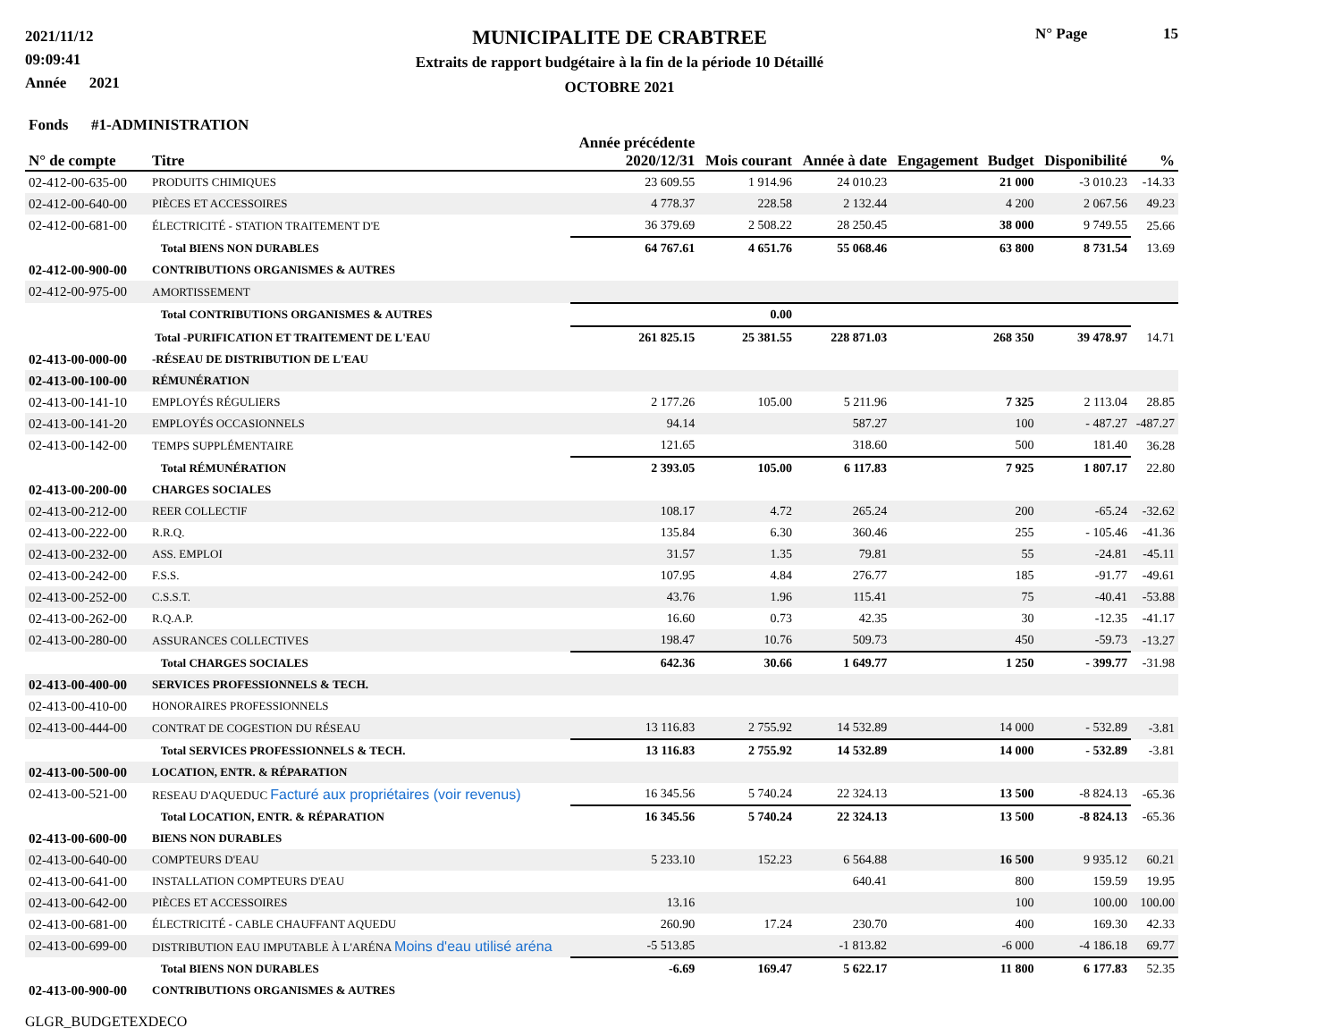2021/11/12
09:09:41
Année 2021
MUNICIPALITE DE CRABTREE
Extraits de rapport budgétaire à la fin de la période 10 Détaillé
OCTOBRE 2021
N° Page 15
| Fonds #1-ADMINISTRATION | | | | | | | | |
| --- | --- | --- | --- | --- | --- | --- | --- | --- |
| N° de compte | Titre | Année précédente 2020/12/31 | Mois courant | Année à date | Engagement | Budget | Disponibilité | % |
| 02-412-00-635-00 | PRODUITS CHIMIQUES | 23 609.55 | 1 914.96 | 24 010.23 | | 21 000 | -3 010.23 | -14.33 |
| 02-412-00-640-00 | PIÈCES ET ACCESSOIRES | 4 778.37 | 228.58 | 2 132.44 | | 4 200 | 2 067.56 | 49.23 |
| 02-412-00-681-00 | ÉLECTRICITÉ - STATION TRAITEMENT D'E | 36 379.69 | 2 508.22 | 28 250.45 | | 38 000 | 9 749.55 | 25.66 |
| | Total BIENS NON DURABLES | 64 767.61 | 4 651.76 | 55 068.46 | | 63 800 | 8 731.54 | 13.69 |
| 02-412-00-900-00 | CONTRIBUTIONS ORGANISMES & AUTRES | | | | | | | |
| 02-412-00-975-00 | AMORTISSEMENT | | | | | | | |
| | Total CONTRIBUTIONS ORGANISMES & AUTRES | | 0.00 | | | | | |
| | Total -PURIFICATION ET TRAITEMENT DE L'EAU | 261 825.15 | 25 381.55 | 228 871.03 | | 268 350 | 39 478.97 | 14.71 |
| 02-413-00-000-00 | -RÉSEAU DE DISTRIBUTION DE L'EAU | | | | | | | |
| 02-413-00-100-00 | RÉMUNÉRATION | | | | | | | |
| 02-413-00-141-10 | EMPLOYÉS RÉGULIERS | 2 177.26 | 105.00 | 5 211.96 | | 7 325 | 2 113.04 | 28.85 |
| 02-413-00-141-20 | EMPLOYÉS OCCASIONNELS | 94.14 | | 587.27 | | 100 | - 487.27 | -487.27 |
| 02-413-00-142-00 | TEMPS SUPPLÉMENTAIRE | 121.65 | | 318.60 | | 500 | 181.40 | 36.28 |
| | Total RÉMUNÉRATION | 2 393.05 | 105.00 | 6 117.83 | | 7 925 | 1 807.17 | 22.80 |
| 02-413-00-200-00 | CHARGES SOCIALES | | | | | | | |
| 02-413-00-212-00 | REER COLLECTIF | 108.17 | 4.72 | 265.24 | | 200 | -65.24 | -32.62 |
| 02-413-00-222-00 | R.R.Q. | 135.84 | 6.30 | 360.46 | | 255 | - 105.46 | -41.36 |
| 02-413-00-232-00 | ASS. EMPLOI | 31.57 | 1.35 | 79.81 | | 55 | -24.81 | -45.11 |
| 02-413-00-242-00 | F.S.S. | 107.95 | 4.84 | 276.77 | | 185 | -91.77 | -49.61 |
| 02-413-00-252-00 | C.S.S.T. | 43.76 | 1.96 | 115.41 | | 75 | -40.41 | -53.88 |
| 02-413-00-262-00 | R.Q.A.P. | 16.60 | 0.73 | 42.35 | | 30 | -12.35 | -41.17 |
| 02-413-00-280-00 | ASSURANCES COLLECTIVES | 198.47 | 10.76 | 509.73 | | 450 | -59.73 | -13.27 |
| | Total CHARGES SOCIALES | 642.36 | 30.66 | 1 649.77 | | 1 250 | - 399.77 | -31.98 |
| 02-413-00-400-00 | SERVICES PROFESSIONNELS & TECH. | | | | | | | |
| 02-413-00-410-00 | HONORAIRES PROFESSIONNELS | | | | | | | |
| 02-413-00-444-00 | CONTRAT DE COGESTION DU RÉSEAU | 13 116.83 | 2 755.92 | 14 532.89 | | 14 000 | - 532.89 | -3.81 |
| | Total SERVICES PROFESSIONNELS & TECH. | 13 116.83 | 2 755.92 | 14 532.89 | | 14 000 | - 532.89 | -3.81 |
| 02-413-00-500-00 | LOCATION, ENTR. & RÉPARATION | | | | | | | |
| 02-413-00-521-00 | RESEAU D'AQUEDUC Facturé aux propriétaires (voir revenus) | 16 345.56 | 5 740.24 | 22 324.13 | | 13 500 | -8 824.13 | -65.36 |
| | Total LOCATION, ENTR. & RÉPARATION | 16 345.56 | 5 740.24 | 22 324.13 | | 13 500 | -8 824.13 | -65.36 |
| 02-413-00-600-00 | BIENS NON DURABLES | | | | | | | |
| 02-413-00-640-00 | COMPTEURS D'EAU | 5 233.10 | 152.23 | 6 564.88 | | 16 500 | 9 935.12 | 60.21 |
| 02-413-00-641-00 | INSTALLATION COMPTEURS D'EAU | | | 640.41 | | 800 | 159.59 | 19.95 |
| 02-413-00-642-00 | PIÈCES ET ACCESSOIRES | 13.16 | | | | 100 | 100.00 | 100.00 |
| 02-413-00-681-00 | ÉLECTRICITÉ - CABLE CHAUFFANT AQUEDU | 260.90 | 17.24 | 230.70 | | 400 | 169.30 | 42.33 |
| 02-413-00-699-00 | DISTRIBUTION EAU IMPUTABLE À L'ARÉNA Moins d'eau utilisé aréna | -5 513.85 | | -1 813.82 | | -6 000 | -4 186.18 | 69.77 |
| | Total BIENS NON DURABLES | -6.69 | 169.47 | 5 622.17 | | 11 800 | 6 177.83 | 52.35 |
| 02-413-00-900-00 | CONTRIBUTIONS ORGANISMES & AUTRES | | | | | | | |
GLGR_BUDGETEXDECO